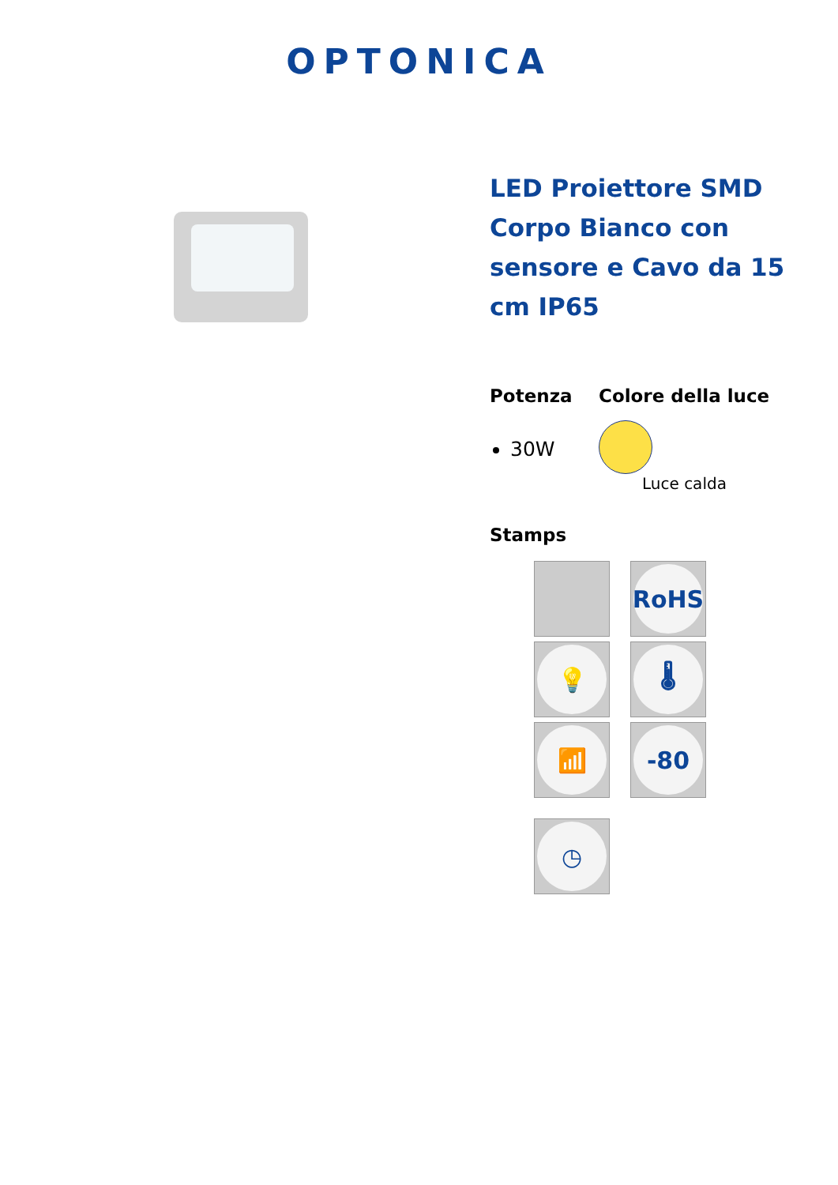OPTONICA
LED Proiettore SMD Corpo Bianco con sensore e Cavo da 15 cm IP65
Potenza
30W
Colore della luce
Luce calda
Stamps
RoHS
💡
🌡
📶
-80
◷